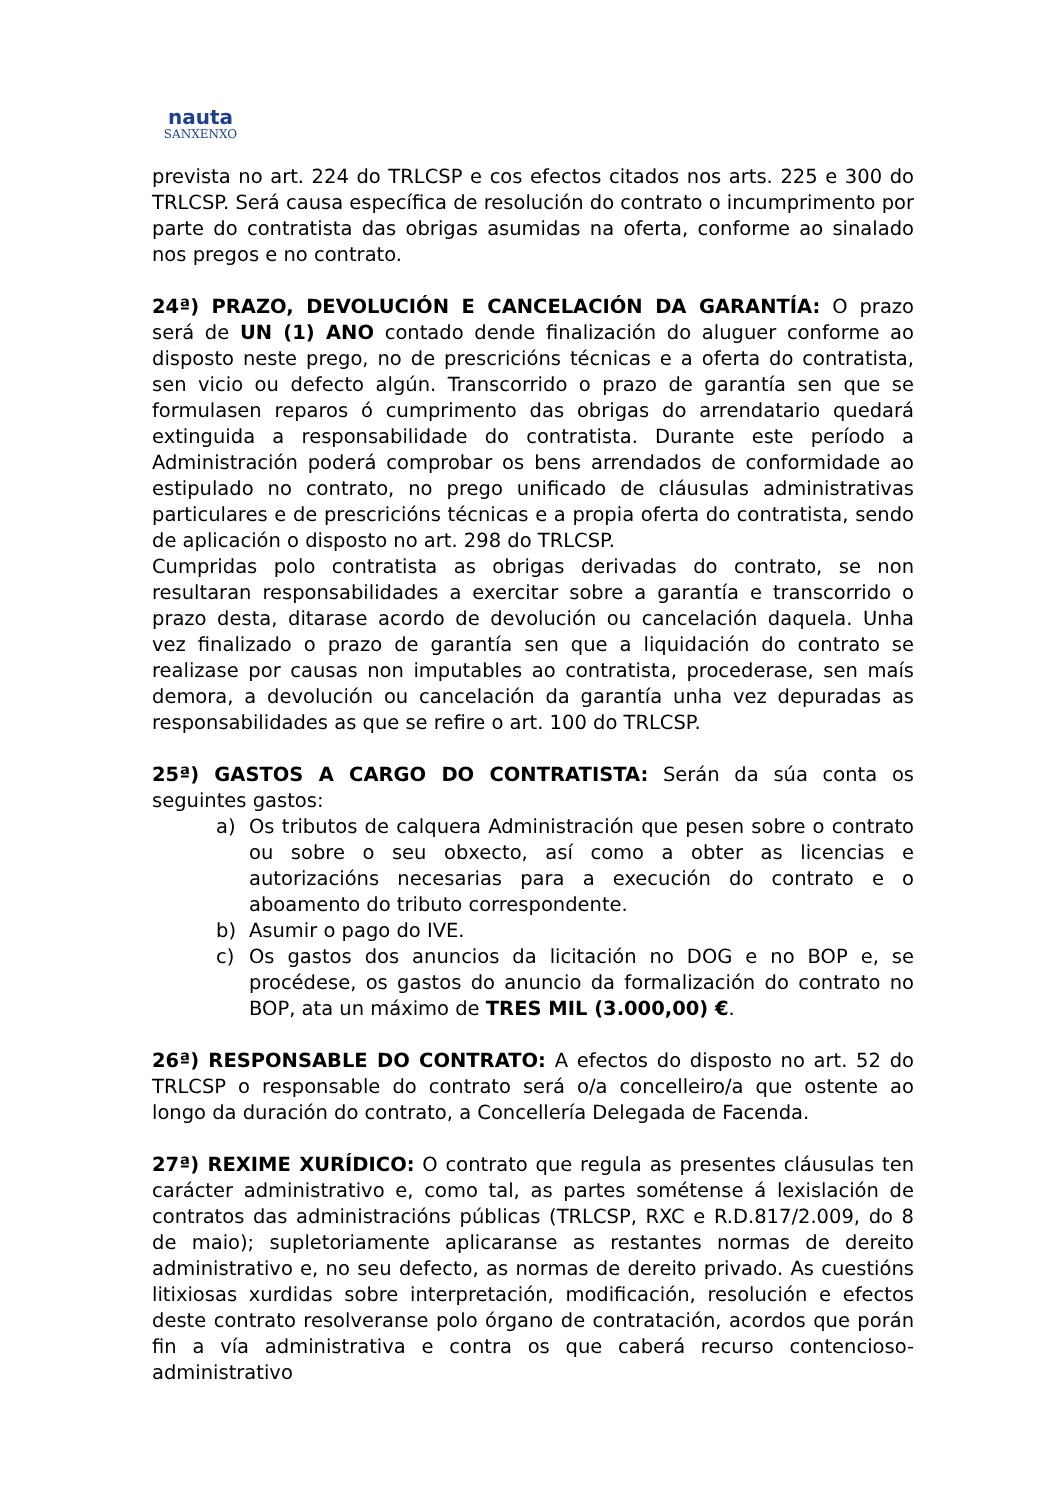nauta
SANXENXO
prevista no art. 224 do TRLCSP e cos efectos citados nos arts. 225 e 300 do TRLCSP. Será causa específica de resolución do contrato o incumprimento por parte do contratista das obrigas asumidas na oferta, conforme ao sinalado nos pregos e no contrato.
24ª) PRAZO, DEVOLUCIÓN E CANCELACIÓN DA GARANTÍA: O prazo será de UN (1) ANO contado dende finalización do aluguer conforme ao disposto neste prego, no de prescricións técnicas e a oferta do contratista, sen vicio ou defecto algún. Transcorrido o prazo de garantía sen que se formulasen reparos ó cumprimento das obrigas do arrendatario quedará extinguida a responsabilidade do contratista. Durante este período a Administración poderá comprobar os bens arrendados de conformidade ao estipulado no contrato, no prego unificado de cláusulas administrativas particulares e de prescricións técnicas e a propia oferta do contratista, sendo de aplicación o disposto no art. 298 do TRLCSP.
Cumpridas polo contratista as obrigas derivadas do contrato, se non resultaran responsabilidades a exercitar sobre a garantía e transcorrido o prazo desta, ditarase acordo de devolución ou cancelación daquela. Unha vez finalizado o prazo de garantía sen que a liquidación do contrato se realizase por causas non imputables ao contratista, procederase, sen maís demora, a devolución ou cancelación da garantía unha vez depuradas as responsabilidades as que se refire o art. 100 do TRLCSP.
25ª) GASTOS A CARGO DO CONTRATISTA: Serán da súa conta os seguintes gastos:
a) Os tributos de calquera Administración que pesen sobre o contrato ou sobre o seu obxecto, así como a obter as licencias e autorizacións necesarias para a execución do contrato e o aboamento do tributo correspondente.
b) Asumir o pago do IVE.
c) Os gastos dos anuncios da licitación no DOG e no BOP e, se procédese, os gastos do anuncio da formalización do contrato no BOP, ata un máximo de TRES MIL (3.000,00) €.
26ª) RESPONSABLE DO CONTRATO: A efectos do disposto no art. 52 do TRLCSP o responsable do contrato será o/a concelleiro/a que ostente ao longo da duración do contrato, a Concellería Delegada de Facenda.
27ª) REXIME XURÍDICO: O contrato que regula as presentes cláusulas ten carácter administrativo e, como tal, as partes sométense á lexislación de contratos das administracións públicas (TRLCSP, RXC e R.D.817/2.009, do 8 de maio); supletoriamente aplicaranse as restantes normas de dereito administrativo e, no seu defecto, as normas de dereito privado. As cuestións litixiosas xurdidas sobre interpretación, modificación, resolución e efectos deste contrato resolveranse polo órgano de contratación, acordos que porán fin a vía administrativa e contra os que caberá recurso contencioso-administrativo